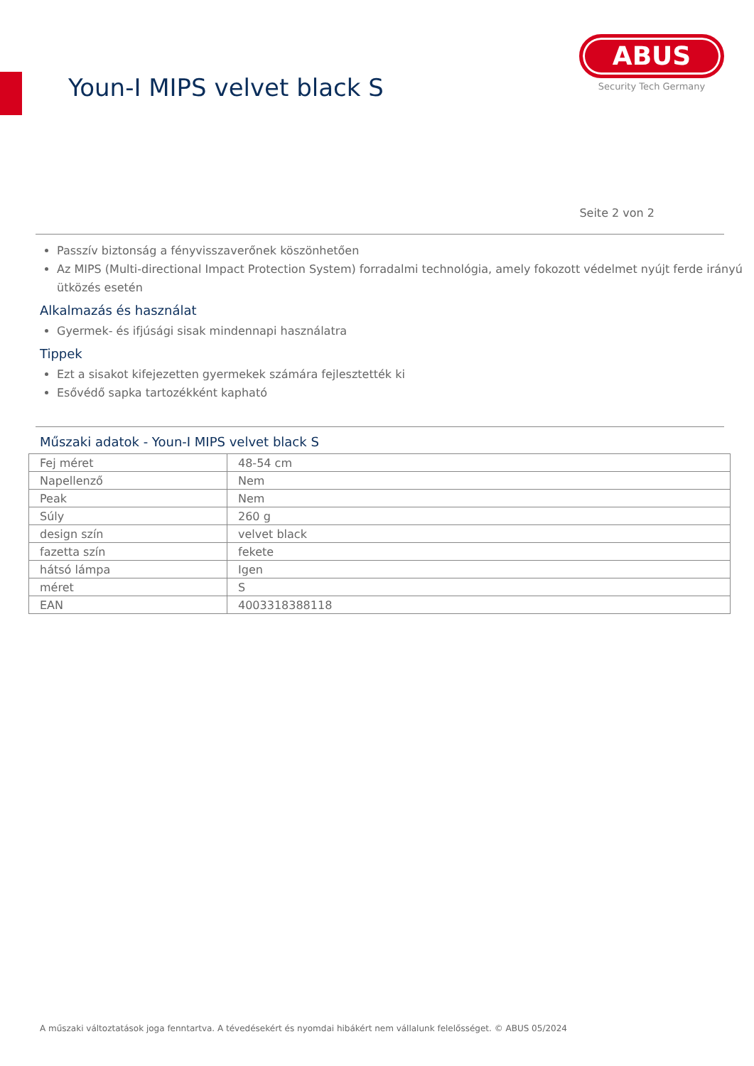Youn-I MIPS velvet black S
ABUS
Security Tech Germany
Seite 2 von 2
Passzív biztonság a fényvisszaverőnek köszönhetően
Az MIPS (Multi-directional Impact Protection System) forradalmi technológia, amely fokozott védelmet nyújt ferde irányú ütközés esetén
Alkalmazás és használat
Gyermek- és ifjúsági sisak mindennapi használatra
Tippek
Ezt a sisakot kifejezetten gyermekek számára fejlesztették ki
Esővédő sapka tartozékként kapható
Műszaki adatok - Youn-I MIPS velvet black S
| Fej méret | 48-54 cm |
| Napellenző | Nem |
| Peak | Nem |
| Súly | 260 g |
| design szín | velvet black |
| fazetta szín | fekete |
| hátsó lámpa | Igen |
| méret | S |
| EAN | 4003318388118 |
A műszaki változtatások joga fenntartva. A tévedésekért és nyomdai hibákért nem vállalunk felelősséget. © ABUS 05/2024